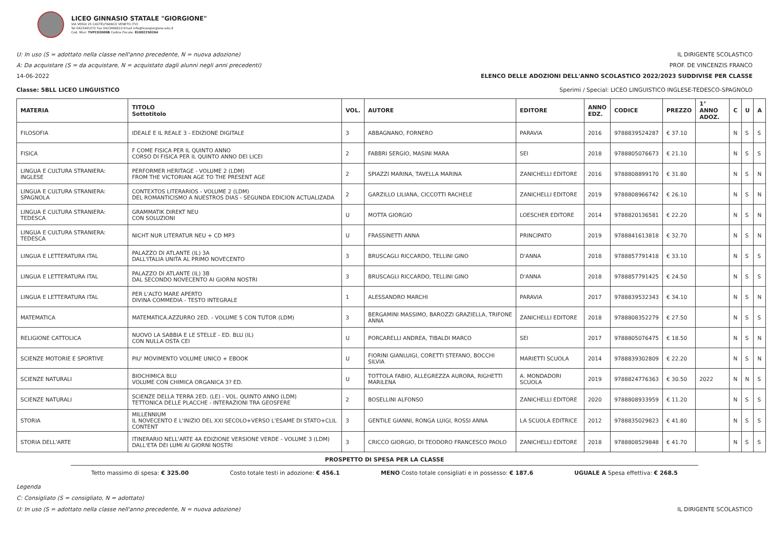LICEO GINNASIO STATALE "GIORGIONE"
VIA VERDI 25 CASTELFRANCO VENETO (TV)
Tel 0423491072 Fax 0423496610 Email info@liceogiorgione.edu.it
Cod. Miur: TVPC02000B Codice Fiscale: 81002250264
U: In uso (S = adottato nella classe nell'anno precedente, N = nuova adozione) IL DIRIGENTE SCOLASTICO
A: Da acquistare (S = da acquistare, N = acquistato dagli alunni negli anni precedenti) PROF. DE VINCENZIS FRANCO
14-06-2022 ELENCO DELLE ADOZIONI DELL'ANNO SCOLASTICO 2022/2023 SUDDIVISE PER CLASSE
Classe: 5BLL LICEO LINGUISTICO Sperimi / Special: LICEO LINGUISTICO INGLESE-TEDESCO-SPAGNOLO
| MATERIA | TITOLO Sottotitolo | VOL. | AUTORE | EDITORE | ANNO EDZ. | CODICE | PREZZO | 1° ANNO ADOZ. | C | U | A |
| --- | --- | --- | --- | --- | --- | --- | --- | --- | --- | --- | --- |
| FILOSOFIA | IDEALE E IL REALE 3 - EDIZIONE DIGITALE | 3 | ABBAGNANO, FORNERO | PARAVIA | 2016 | 9788839524287 | € 37.10 | | N | S | S |
| FISICA | F COME FISICA PER IL QUINTO ANNO CORSO DI FISICA PER IL QUINTO ANNO DEI LICEI | 2 | FABBRI SERGIO, MASINI MARA | SEI | 2018 | 9788805076673 | € 21.10 | | N | S | S |
| LINGUA E CULTURA STRANIERA: INGLESE | PERFORMER HERITAGE - VOLUME 2 (LDM) FROM THE VICTORIAN AGE TO THE PRESENT AGE | 2 | SPIAZZI MARINA, TAVELLA MARINA | ZANICHELLI EDITORE | 2016 | 9788808899170 | € 31.80 | | N | S | N |
| LINGUA E CULTURA STRANIERA: SPAGNOLA | CONTEXTOS LITERARIOS - VOLUME 2 (LDM) DEL ROMANTICISMO A NUESTROS DIAS - SEGUNDA EDICION ACTUALIZADA | 2 | GARZILLO LILIANA, CICCOTTI RACHELE | ZANICHELLI EDITORE | 2019 | 9788808966742 | € 26.10 | | N | S | N |
| LINGUA E CULTURA STRANIERA: TEDESCA | GRAMMATIK DIREKT NEU CON SOLUZIONI | U | MOTTA GIORGIO | LOESCHER EDITORE | 2014 | 9788820136581 | € 22.20 | | N | S | N |
| LINGUA E CULTURA STRANIERA: TEDESCA | NICHT NUR LITERATUR NEU + CD MP3 | U | FRASSINETTI ANNA | PRINCIPATO | 2019 | 9788841613818 | € 32.70 | | N | S | N |
| LINGUA E LETTERATURA ITAL | PALAZZO DI ATLANTE (IL) 3A DALL'ITALIA UNITA AL PRIMO NOVECENTO | 3 | BRUSCAGLI RICCARDO, TELLINI GINO | D'ANNA | 2018 | 9788857791418 | € 33.10 | | N | S | S |
| LINGUA E LETTERATURA ITAL | PALAZZO DI ATLANTE (IL) 3B DAL SECONDO NOVECENTO AI GIORNI NOSTRI | 3 | BRUSCAGLI RICCARDO, TELLINI GINO | D'ANNA | 2018 | 9788857791425 | € 24.50 | | N | S | S |
| LINGUA E LETTERATURA ITAL | PER L'ALTO MARE APERTO DIVINA COMMEDIA - TESTO INTEGRALE | 1 | ALESSANDRO MARCHI | PARAVIA | 2017 | 9788839532343 | € 34.10 | | N | S | N |
| MATEMATICA | MATEMATICA.AZZURRO 2ED. - VOLUME 5 CON TUTOR (LDM) | 3 | BERGAMINI MASSIMO, BAROZZI GRAZIELLA, TRIFONE ANNA | ZANICHELLI EDITORE | 2018 | 9788808352279 | € 27.50 | | N | S | S |
| RELIGIONE CATTOLICA | NUOVO LA SABBIA E LE STELLE - ED. BLU (IL) CON NULLA OSTA CEI | U | PORCARELLI ANDREA, TIBALDI MARCO | SEI | 2017 | 9788805076475 | € 18.50 | | N | S | N |
| SCIENZE MOTORIE E SPORTIVE | PIU' MOVIMENTO VOLUME UNICO + EBOOK | U | FIORINI GIANLUIGI, CORETTI STEFANO, BOCCHI SILVIA | MARIETTI SCUOLA | 2014 | 9788839302809 | € 22.20 | | N | S | N |
| SCIENZE NATURALI | BIOCHIMICA BLU VOLUME CON CHIMICA ORGANICA 3? ED. | U | TOTTOLA FABIO, ALLEGREZZA AURORA, RIGHETTI MARILENA | A. MONDADORI SCUOLA | 2019 | 9788824776363 | € 30.50 | 2022 | N | N | S |
| SCIENZE NATURALI | SCIENZE DELLA TERRA 2ED. (LE) - VOL. QUINTO ANNO (LDM) TETTONICA DELLE PLACCHE - INTERAZIONI TRA GEOSFERE | 2 | BOSELLINI ALFONSO | ZANICHELLI EDITORE | 2020 | 9788808933959 | € 11.20 | | N | S | S |
| STORIA | MILLENNIUM IL NOVECENTO E L'INIZIO DEL XXI SECOLO+VERSO L'ESAME DI STATO+CLIL CONTENT | 3 | GENTILE GIANNI, RONGA LUIGI, ROSSI ANNA | LA SCUOLA EDITRICE | 2012 | 9788835029823 | € 41.80 | | N | S | S |
| STORIA DELL'ARTE | ITINERARIO NELL'ARTE 4A EDIZIONE VERSIONE VERDE - VOLUME 3 (LDM) DALL'ETA DEI LUMI AI GIORNI NOSTRI | 3 | CRICCO GIORGIO, DI TEODORO FRANCESCO PAOLO | ZANICHELLI EDITORE | 2018 | 9788808529848 | € 41.70 | | N | S | S |
PROSPETTO DI SPESA PER LA CLASSE
Tetto massimo di spesa: € 325.00 Costo totale testi in adozione: € 456.1 MENO Costo totale consigliati e in possesso: € 187.6 UGUALE A Spesa effettiva: € 268.5
Legenda
C: Consigliato (S = consigliato, N = adottato)
U: In uso (S = adottato nella classe nell'anno precedente, N = nuova adozione) IL DIRIGENTE SCOLASTICO